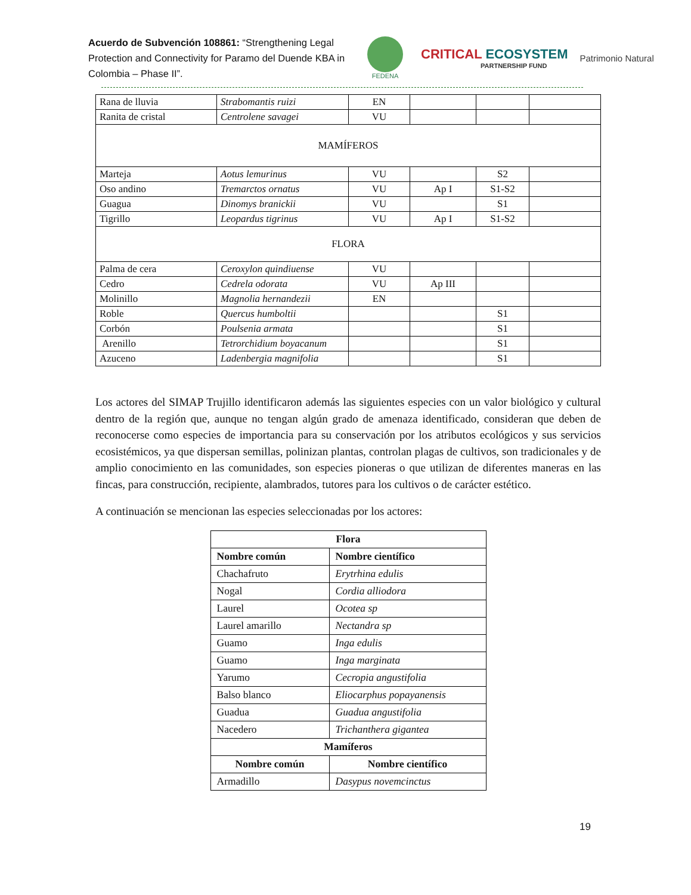Acuerdo de Subvención 108861: “Strengthening Legal Protection and Connectivity for Paramo del Duende KBA in Colombia – Phase II”.
FEDENA
CRITICAL ECOSYSTEM
PARTNERSHIP FUND
Patrimonio Natural
| Rana de lluvia | Strabomantis ruizi | EN | | | |
| Ranita de cristal | Centrolene savagei | VU | | | |
| MAMÍFEROS | | | | | |
| Marteja | Aotus lemurinus | VU | | S2 | |
| Oso andino | Tremarctos ornatus | VU | Ap I | S1-S2 | |
| Guagua | Dinomys branickii | VU | | S1 | |
| Tigrillo | Leopardus tigrinus | VU | Ap I | S1-S2 | |
| FLORA | | | | | |
| Palma de cera | Ceroxylon quindiuense | VU | | | |
| Cedro | Cedrela odorata | VU | Ap III | | |
| Molinillo | Magnolia hernandezii | EN | | | |
| Roble | Quercus humboltii | | | S1 | |
| Corbón | Poulsenia armata | | | S1 | |
| Arenillo | Tetrorchidium boyacanum | | | S1 | |
| Azuceno | Ladenbergia magnifolia | | | S1 | |
Los actores del SIMAP Trujillo identificaron además las siguientes especies con un valor biológico y cultural dentro de la región que, aunque no tengan algún grado de amenaza identificado, consideran que deben de reconocerse como especies de importancia para su conservación por los atributos ecológicos y sus servicios ecosistémicos, ya que dispersan semillas, polinizan plantas, controlan plagas de cultivos, son tradicionales y de amplio conocimiento en las comunidades, son especies pioneras o que utilizan de diferentes maneras en las fincas, para construcción, recipiente, alambrados, tutores para los cultivos o de carácter estético.
A continuación se mencionan las especies seleccionadas por los actores:
| Flora | |
| --- | --- |
| Nombre común | Nombre científico |
| Chachafruto | Erytrhina edulis |
| Nogal | Cordia alliodora |
| Laurel | Ocotea sp |
| Laurel amarillo | Nectandra sp |
| Guamo | Inga edulis |
| Guamo | Inga marginata |
| Yarumo | Cecropia angustifolia |
| Balso blanco | Eliocarphus popayanensis |
| Guadua | Guadua angustifolia |
| Nacedero | Trichanthera gigantea |
| Mamíferos | |
| Nombre común | Nombre científico |
| Armadillo | Dasypus novemcinctus |
19